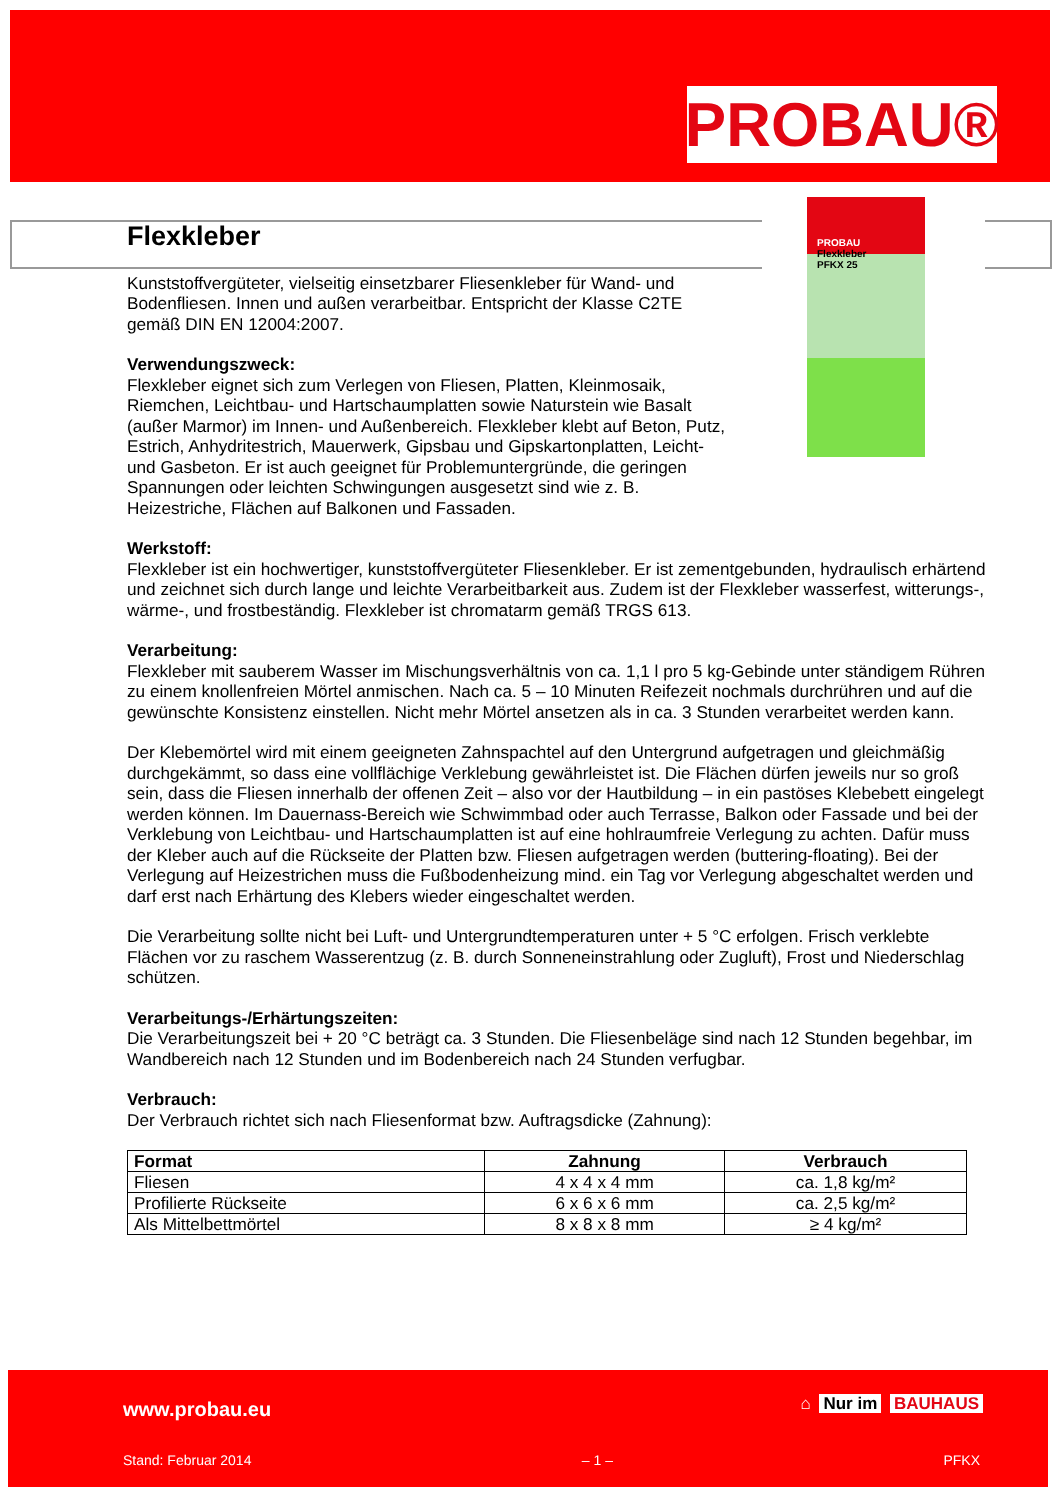PROBAU®
PROBAU
Flexkleber
PFKX 25
Flexkleber
Kunststoffvergüteter, vielseitig einsetzbarer Fliesenkleber für Wand- und Bodenfliesen. Innen und außen verarbeitbar. Entspricht der Klasse C2TE gemäß DIN EN 12004:2007.
Verwendungszweck:
Flexkleber eignet sich zum Verlegen von Fliesen, Platten, Kleinmosaik, Riemchen, Leichtbau- und Hartschaumplatten sowie Naturstein wie Basalt (außer Marmor) im Innen- und Außenbereich. Flexkleber klebt auf Beton, Putz, Estrich, Anhydritestrich, Mauerwerk, Gipsbau und Gipskartonplatten, Leicht- und Gasbeton. Er ist auch geeignet für Problemuntergründe, die geringen Spannungen oder leichten Schwingungen ausgesetzt sind wie z. B. Heizestriche, Flächen auf Balkonen und Fassaden.
Werkstoff:
Flexkleber ist ein hochwertiger, kunststoffvergüteter Fliesenkleber. Er ist zementgebunden, hydraulisch erhärtend und zeichnet sich durch lange und leichte Verarbeitbarkeit aus. Zudem ist der Flexkleber wasserfest, witterungs-, wärme-, und frostbeständig. Flexkleber ist chromatarm gemäß TRGS 613.
Verarbeitung:
Flexkleber mit sauberem Wasser im Mischungsverhältnis von ca. 1,1 l pro 5 kg-Gebinde unter ständigem Rühren zu einem knollenfreien Mörtel anmischen. Nach ca. 5 – 10 Minuten Reifezeit nochmals durchrühren und auf die gewünschte Konsistenz einstellen. Nicht mehr Mörtel ansetzen als in ca. 3 Stunden verarbeitet werden kann.
Der Klebemörtel wird mit einem geeigneten Zahnspachtel auf den Untergrund aufgetragen und gleichmäßig durchgekämmt, so dass eine vollflächige Verklebung gewährleistet ist. Die Flächen dürfen jeweils nur so groß sein, dass die Fliesen innerhalb der offenen Zeit – also vor der Hautbildung – in ein pastöses Klebebett eingelegt werden können. Im Dauernass-Bereich wie Schwimmbad oder auch Terrasse, Balkon oder Fassade und bei der Verklebung von Leichtbau- und Hartschaumplatten ist auf eine hohlraumfreie Verlegung zu achten. Dafür muss der Kleber auch auf die Rückseite der Platten bzw. Fliesen aufgetragen werden (buttering-floating). Bei der Verlegung auf Heizestrichen muss die Fußbodenheizung mind. ein Tag vor Verlegung abgeschaltet werden und darf erst nach Erhärtung des Klebers wieder eingeschaltet werden.
Die Verarbeitung sollte nicht bei Luft- und Untergrundtemperaturen unter + 5 °C erfolgen. Frisch verklebte Flächen vor zu raschem Wasserentzug (z. B. durch Sonneneinstrahlung oder Zugluft), Frost und Niederschlag schützen.
Verarbeitungs-/Erhärtungszeiten:
Die Verarbeitungszeit bei + 20 °C beträgt ca. 3 Stunden. Die Fliesenbeläge sind nach 12 Stunden begehbar, im Wandbereich nach 12 Stunden und im Bodenbereich nach 24 Stunden verfugbar.
Verbrauch:
Der Verbrauch richtet sich nach Fliesenformat bzw. Auftragsdicke (Zahnung):
| Format | Zahnung | Verbrauch |
| --- | --- | --- |
| Fliesen | 4 x 4 x 4 mm | ca. 1,8 kg/m² |
| Profilierte Rückseite | 6 x 6 x 6 mm | ca. 2,5 kg/m² |
| Als Mittelbettmörtel | 8 x 8 x 8 mm | ≥ 4 kg/m² |
www.probau.eu ⌂ Nur im BAUHAUS
Stand: Februar 2014 – 1 – PFKX